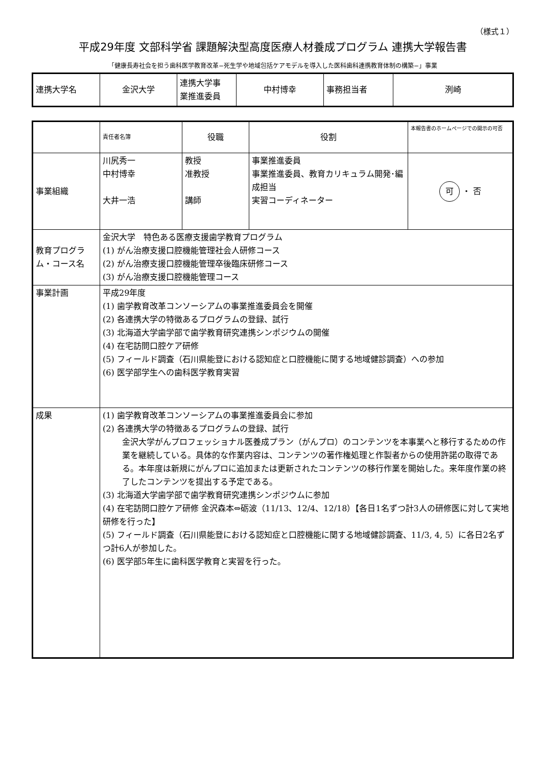（様式１）
平成29年度 文部科学省 課題解決型高度医療人材養成プログラム 連携大学報告書
「健康長寿社会を担う歯科医学教育改革−死生学や地域包括ケアモデルを導入した医科歯科連携教育体制の構築−」事業
| 連携大学名 | 金沢大学 | 連携大学事 業推進委員 | 中村博幸 | 事務担当者 | 洌崎 |
| | 責任者名簿 | 役職 | 役割 | 本報告書のホームページでの開示の可否 |
| 事業組織 | 川尻秀一 中村博幸 大井一浩 | 教授 准教授 講師 | 事業推進委員 事業推進委員、教育カリキュラム開発･編成担当 実習コーディネーター | 可 ・ 否 |
| 教育プログラム・コース名 | 金沢大学 特色ある医療支援歯学教育プログラム (1) がん治療支援口腔機能管理社会人研修コース (2) がん治療支援口腔機能管理卒後臨床研修コース (3) がん治療支援口腔機能管理コース | | | |
| 事業計画 | 平成29年度 (1) 歯学教育改革コンソーシアムの事業推進委員会を開催 (2) 各連携大学の特徴あるプログラムの登録、試行 (3) 北海道大学歯学部で歯学教育研究連携シンポジウムの開催 (4) 在宅訪問口腔ケア研修 (5) フィールド調査（石川県能登における認知症と口腔機能に関する地域健診調査）への参加 (6) 医学部学生への歯科医学教育実習 | | | |
| 成果 | (1) 歯学教育改革コンソーシアムの事業推進委員会に参加 (2) 各連携大学の特徴あるプログラムの登録、試行 金沢大学がんプロフェッショナル医養成プラン（がんプロ）のコンテンツを本事業へと移行するための作業を継続している。具体的な作業内容は、コンテンツの著作権処理と作製者からの使用許諾の取得である。本年度は新規にがんプロに追加または更新されたコンテンツの移行作業を開始した。来年度作業の終了したコンテンツを提出する予定である。 (3) 北海道大学歯学部で歯学教育研究連携シンポジウムに参加 (4) 在宅訪問口腔ケア研修 金沢森本⇔砺波（11/13、12/4、12/18）【各日1名ずつ計3人の研修医に対して実地研修を行った】 (5) フィールド調査（石川県能登における認知症と口腔機能に関する地域健診調査、11/3, 4, 5）に各日2名ずつ計6人が参加した。 (6) 医学部5年生に歯科医学教育と実習を行った。 | | | |